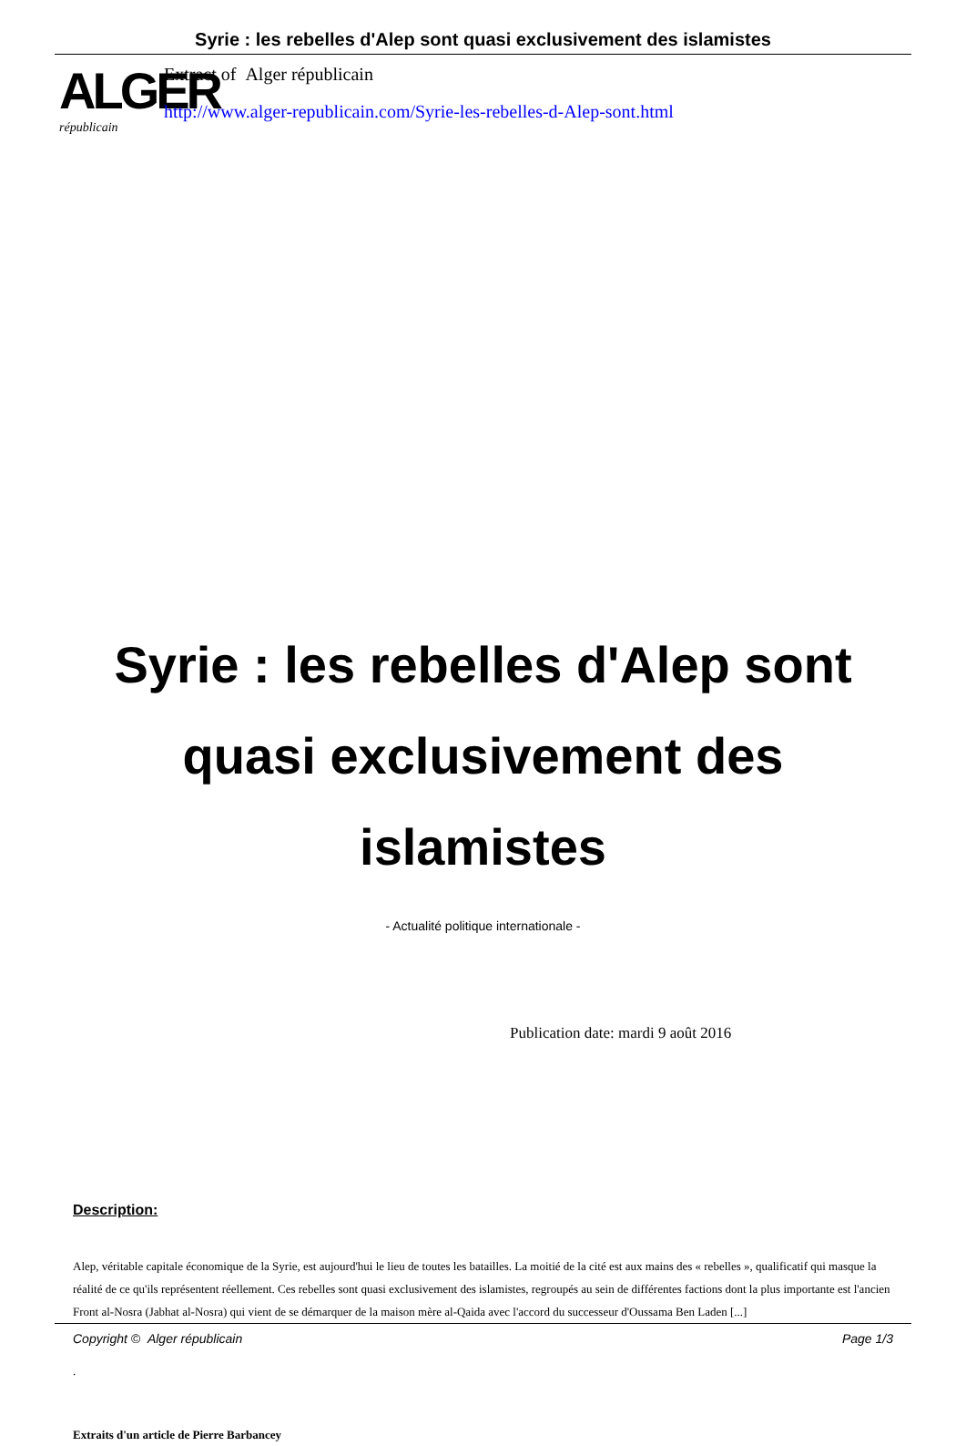Syrie : les rebelles d'Alep sont quasi exclusivement des islamistes
ALGER
républicain
Extract of Alger républicain
http://www.alger-republicain.com/Syrie-les-rebelles-d-Alep-sont.html
Syrie : les rebelles d'Alep sont quasi exclusivement des islamistes
- Actualité politique internationale -
Publication date: mardi 9 août 2016
Description:
Alep, véritable capitale économique de la Syrie, est aujourd'hui le lieu de toutes les batailles. La moitié de la cité est aux mains des « rebelles », qualificatif qui masque la réalité de ce qu'ils représentent réellement. Ces rebelles sont quasi exclusivement des islamistes, regroupés au sein de différentes factions dont la plus importante est l'ancien Front al-Nosra (Jabhat al-Nosra) qui vient de se démarquer de la maison mère al-Qaida avec l'accord du successeur d'Oussama Ben Laden [...]
.
Extraits d'un article de Pierre Barbancey
Copyright © Alger républicain Page 1/3